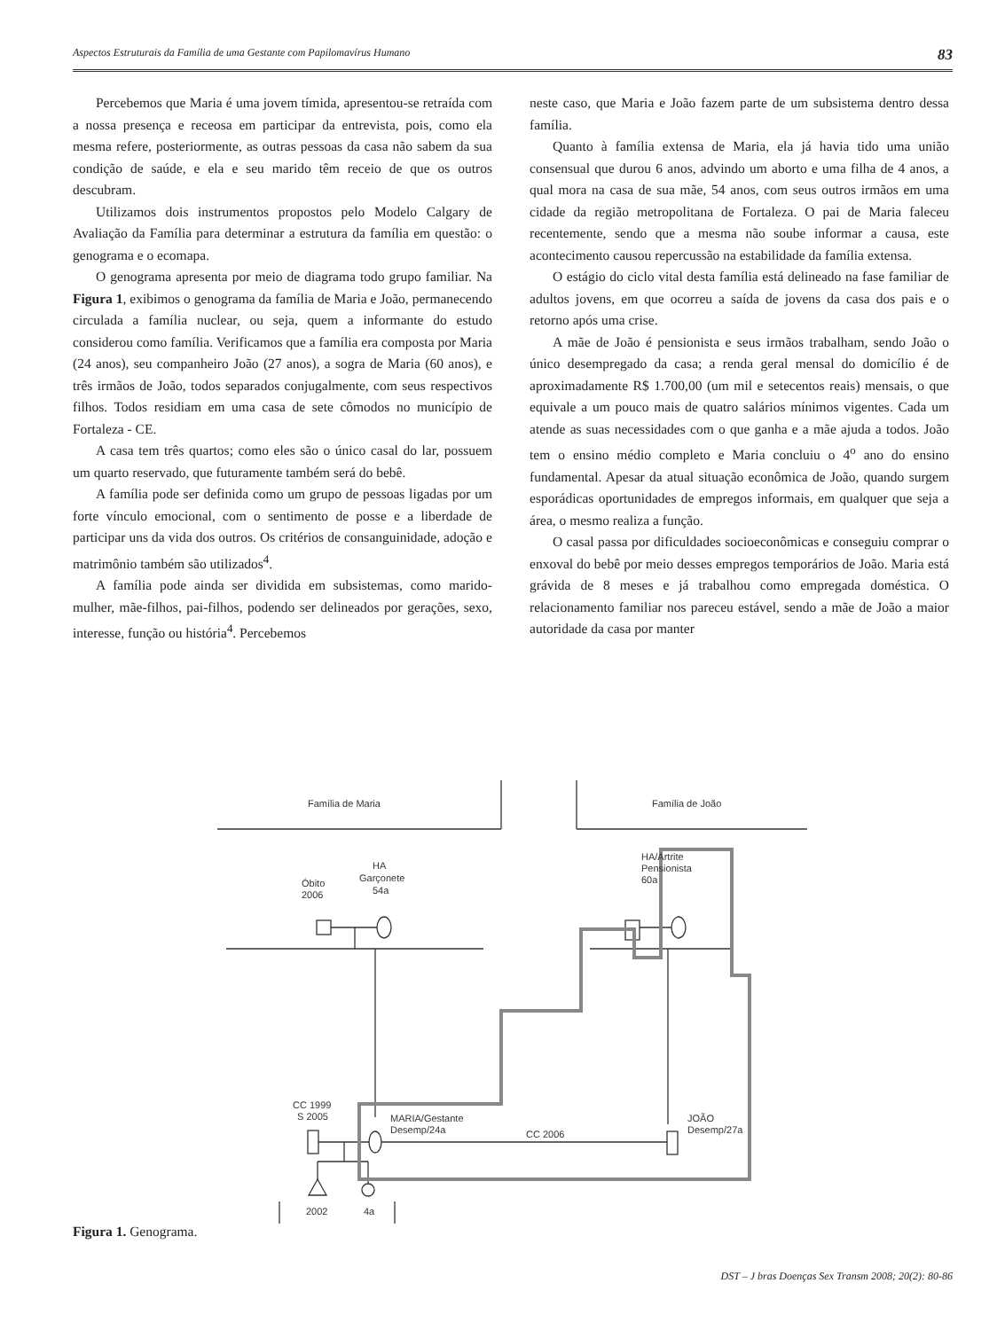Aspectos Estruturais da Família de uma Gestante com Papilomavírus Humano 83
Percebemos que Maria é uma jovem tímida, apresentou-se retraída com a nossa presença e receosa em participar da entrevista, pois, como ela mesma refere, posteriormente, as outras pessoas da casa não sabem da sua condição de saúde, e ela e seu marido têm receio de que os outros descubram.
Utilizamos dois instrumentos propostos pelo Modelo Calgary de Avaliação da Família para determinar a estrutura da família em questão: o genograma e o ecomapa.
O genograma apresenta por meio de diagrama todo grupo familiar. Na Figura 1, exibimos o genograma da família de Maria e João, permanecendo circulada a família nuclear, ou seja, quem a informante do estudo considerou como família. Verificamos que a família era composta por Maria (24 anos), seu companheiro João (27 anos), a sogra de Maria (60 anos), e três irmãos de João, todos separados conjugalmente, com seus respectivos filhos. Todos residiam em uma casa de sete cômodos no município de Fortaleza - CE.
A casa tem três quartos; como eles são o único casal do lar, possuem um quarto reservado, que futuramente também será do bebê.
A família pode ser definida como um grupo de pessoas ligadas por um forte vínculo emocional, com o sentimento de posse e a liberdade de participar uns da vida dos outros. Os critérios de consanguinidade, adoção e matrimônio também são utilizados<sup>4</sup>.
A família pode ainda ser dividida em subsistemas, como marido-mulher, mãe-filhos, pai-filhos, podendo ser delineados por gerações, sexo, interesse, função ou história<sup>4</sup>. Percebemos
neste caso, que Maria e João fazem parte de um subsistema dentro dessa família.
Quanto à família extensa de Maria, ela já havia tido uma união consensual que durou 6 anos, advindo um aborto e uma filha de 4 anos, a qual mora na casa de sua mãe, 54 anos, com seus outros irmãos em uma cidade da região metropolitana de Fortaleza. O pai de Maria faleceu recentemente, sendo que a mesma não soube informar a causa, este acontecimento causou repercussão na estabilidade da família extensa.
O estágio do ciclo vital desta família está delineado na fase familiar de adultos jovens, em que ocorreu a saída de jovens da casa dos pais e o retorno após uma crise.
A mãe de João é pensionista e seus irmãos trabalham, sendo João o único desempregado da casa; a renda geral mensal do domicílio é de aproximadamente R$ 1.700,00 (um mil e setecentos reais) mensais, o que equivale a um pouco mais de quatro salários mínimos vigentes. Cada um atende as suas necessidades com o que ganha e a mãe ajuda a todos. João tem o ensino médio completo e Maria concluiu o 4<sup>o</sup> ano do ensino fundamental. Apesar da atual situação econômica de João, quando surgem esporádicas oportunidades de empregos informais, em qualquer que seja a área, o mesmo realiza a função.
O casal passa por dificuldades socioeconômicas e conseguiu comprar o enxoval do bebê por meio desses empregos temporários de João. Maria está grávida de 8 meses e já trabalhou como empregada doméstica. O relacionamento familiar nos pareceu estável, sendo a mãe de João a maior autoridade da casa por manter
Família de Maria
Família de João
Óbito
2006
HA
Garçonete
54a
HA/Artrite
Pensionista
60a
CC 1999
S 2005
MARIA/Gestante
Desemp/24a
CC 2006
JOÃO
Desemp/27a
2002
4a
Figura 1. Genograma.
DST – J bras Doenças Sex Transm 2008; 20(2): 80-86